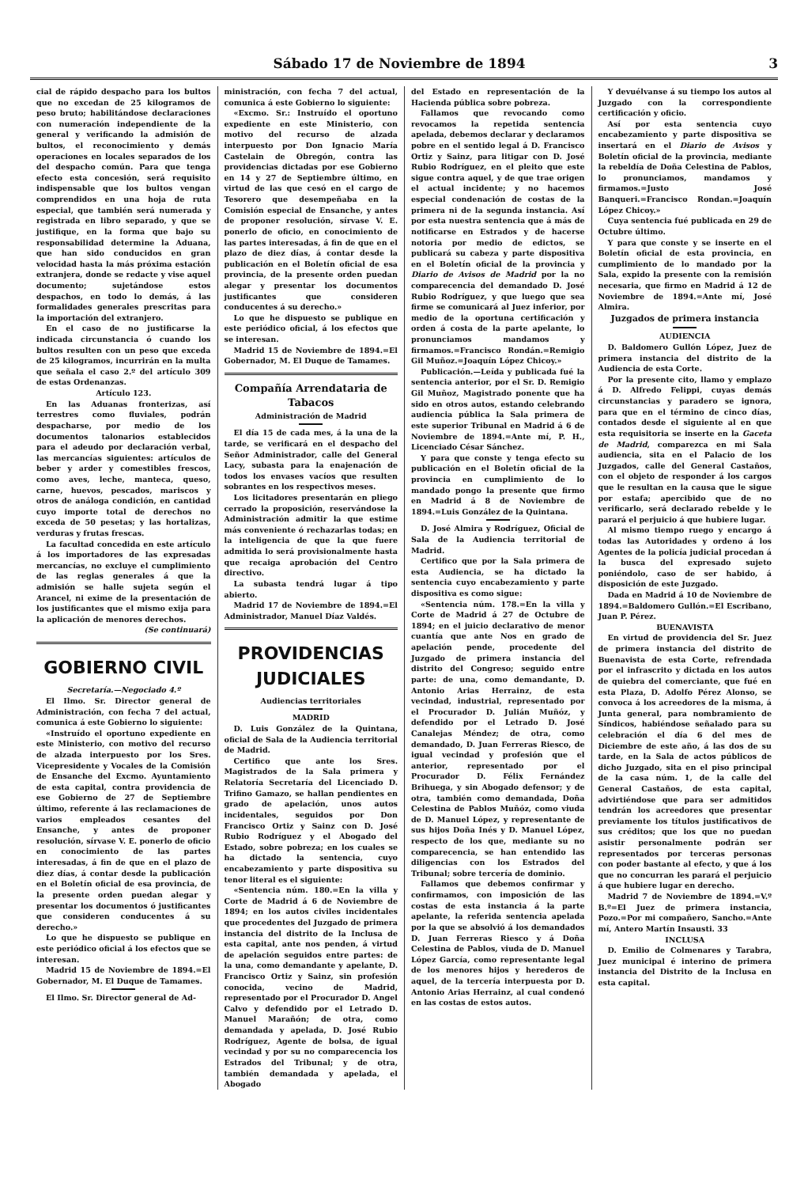Sábado 17 de Noviembre de 1894 3
cial de rápido despacho para los bultos que no excedan de 25 kilogramos de peso bruto; habilitándose declaraciones con numeración independiente de la general y verificando la admisión de bultos, el reconocimiento y demás operaciones en locales separados de los del despacho común. Para que tenga efecto esta concesión, será requisito indispensable que los bultos vengan comprendidos en una hoja de ruta especial, que también será numerada y registrada en libro separado, y que se justifique, en la forma que bajo su responsabilidad determine la Aduana, que han sido conducidos en gran velocidad hasta la más próxima estación extranjera, donde se redacte y vise aquel documento; sujetándose estos despachos, en todo lo demás, á las formalidades generales prescritas para la importación del extranjero.
En el caso de no justificarse la indicada circunstancia ó cuando los bultos resulten con un peso que exceda de 25 kilogramos, incurrirán en la multa que señala el caso 2.º del artículo 309 de estas Ordenanzas.
Artículo 123.
En las Aduanas fronterizas, así terrestres como fluviales, podrán despacharse, por medio de los documentos talonarios establecidos para el adeudo por declaración verbal, las mercancías siguientes: artículos de beber y arder y comestibles frescos, como aves, leche, manteca, queso, carne, huevos, pescados, mariscos y otros de análoga condición, en cantidad cuyo importe total de derechos no exceda de 50 pesetas; y las hortalizas, verduras y frutas frescas.
La facultad concedida en este artículo á los importadores de las expresadas mercancías, no excluye el cumplimiento de las reglas generales á que la admisión se halle sujeta según el Arancel, ni exime de la presentación de los justificantes que el mismo exija para la aplicación de menores derechos.
(Se continuará)
GOBIERNO CIVIL
Secretaría.—Negociado 4.º
El Ilmo. Sr. Director general de Administración, con fecha 7 del actual, comunica á este Gobierno lo siguiente:
«Instruído el oportuno expediente en este Ministerio, con motivo del recurso de alzada interpuesto por los Sres. Vicepresidente y Vocales de la Comisión de Ensanche del Excmo. Ayuntamiento de esta capital, contra providencia de ese Gobierno de 27 de Septiembre último, referente á las reclamaciones de varios empleados cesantes del Ensanche, y antes de proponer resolución, sírvase V. E. ponerlo de oficio en conocimiento de las partes interesadas, á fin de que en el plazo de diez días, á contar desde la publicación en el Boletín oficial de esa provincia, de la presente orden puedan alegar y presentar los documentos ó justificantes que consideren conducentes á su derecho.»
Lo que he dispuesto se publique en este periódico oficial á los efectos que se interesan.
Madrid 15 de Noviembre de 1894.=El Gobernador, M. El Duque de Tamames.
El Ilmo. Sr. Director general de Ad-
ministración, con fecha 7 del actual, comunica á este Gobierno lo siguiente:
«Excmo. Sr.: Instruído el oportuno expediente en este Ministerio, con motivo del recurso de alzada interpuesto por Don Ignacio María Castelain de Obregón, contra las providencias dictadas por ese Gobierno en 14 y 27 de Septiembre último, en virtud de las que cesó en el cargo de Tesorero que desempeñaba en la Comisión especial de Ensanche, y antes de proponer resolución, sírvase V. E. ponerlo de oficio, en conocimiento de las partes interesadas, á fin de que en el plazo de diez días, á contar desde la publicación en el Boletín oficial de esa provincia, de la presente orden puedan alegar y presentar los documentos justificantes que consideren conducentes á su derecho.»
Lo que he dispuesto se publique en este periódico oficial, á los efectos que se interesan.
Madrid 15 de Noviembre de 1894.=El Gobernador, M. El Duque de Tamames.
Compañía Arrendataria de Tabacos
Administración de Madrid
El día 15 de cada mes, á la una de la tarde, se verificará en el despacho del Señor Administrador, calle del General Lacy, subasta para la enajenación de todos los envases vacíos que resulten sobrantes en los respectivos meses.
Los licitadores presentarán en pliego cerrado la proposición, reservándose la Administración admitir la que estime más conveniente ó rechazarlas todas; en la inteligencia de que la que fuere admitida lo será provisionalmente hasta que recaiga aprobación del Centro directivo.
La subasta tendrá lugar á tipo abierto.
Madrid 17 de Noviembre de 1894.=El Administrador, Manuel Díaz Valdés.
PROVIDENCIAS JUDICIALES
Audiencias territoriales
MADRID
D. Luis González de la Quintana, oficial de Sala de la Audiencia territorial de Madrid.
Certifico que ante los Sres. Magistrados de la Sala primera y Relatoría Secretaría del Licenciado D. Trifino Gamazo, se hallan pendientes en grado de apelación, unos autos incidentales, seguidos por Don Francisco Ortiz y Sainz con D. José Rubio Rodríguez y el Abogado del Estado, sobre pobreza; en los cuales se ha dictado la sentencia, cuyo encabezamiento y parte dispositiva su tenor literal es el siguiente:
«Sentencia núm. 180.=En la villa y Corte de Madrid á 6 de Noviembre de 1894; en los autos civiles incidentales que procedentes del Juzgado de primera instancia del distrito de la Inclusa de esta capital, ante nos penden, á virtud de apelación seguidos entre partes: de la una, como demandante y apelante, D. Francisco Ortiz y Sainz, sin profesión conocida, vecino de Madrid, representado por el Procurador D. Angel Calvo y defendido por el Letrado D. Manuel Marañón; de otra, como demandada y apelada, D. José Rubio Rodríguez, Agente de bolsa, de igual vecindad y por su no comparecencia los Estrados del Tribunal; y de otra, también demandada y apelada, el Abogado
del Estado en representación de la Hacienda pública sobre pobreza.
Fallamos que revocando como revocamos la repetida sentencia apelada, debemos declarar y declaramos pobre en el sentido legal á D. Francisco Ortiz y Sainz, para litigar con D. José Rubio Rodríguez, en el pleito que este sigue contra aquel, y de que trae origen el actual incidente; y no hacemos especial condenación de costas de la primera ni de la segunda instancia. Así por esta nuestra sentencia que á más de notificarse en Estrados y de hacerse notoria por medio de edictos, se publicará su cabeza y parte dispositiva en el Boletín oficial de la provincia y Diario de Avisos de Madrid por la no comparecencia del demandado D. José Rubio Rodríguez, y que luego que sea firme se comunicará al Juez inferior, por medio de la oportuna certificación y orden á costa de la parte apelante, lo pronunciamos mandamos y firmamos.=Francisco Rondán.=Remigio Gil Muñoz.=Joaquín López Chicoy.»
Publicación.—Leída y publicada fué la sentencia anterior, por el Sr. D. Remigio Gil Muñoz, Magistrado ponente que ha sido en otros autos, estando celebrando audiencia pública la Sala primera de este superior Tribunal en Madrid á 6 de Noviembre de 1894.=Ante mí, P. H., Licenciado César Sánchez.
Y para que conste y tenga efecto su publicación en el Boletín oficial de la provincia en cumplimiento de lo mandado pongo la presente que firmo en Madrid á 8 de Noviembre de 1894.=Luis González de la Quintana.
D. José Almira y Rodríguez, Oficial de Sala de la Audiencia territorial de Madrid.
Certifico que por la Sala primera de esta Audiencia, se ha dictado la sentencia cuyo encabezamiento y parte dispositiva es como sigue:
«Sentencia núm. 178.=En la villa y Corte de Madrid á 27 de Octubre de 1894; en el juicio declarativo de menor cuantía que ante Nos en grado de apelación pende, procedente del Juzgado de primera instancia del distrito del Congreso; seguido entre parte: de una, como demandante, D. Antonio Arias Herrainz, de esta vecindad, industrial, representado por el Procurador D. Julián Muñóz, y defendido por el Letrado D. José Canalejas Méndez; de otra, como demandado, D. Juan Ferreras Riesco, de igual vecindad y profesión que el anterior, representado por el Procurador D. Félix Fernández Brihuega, y sin Abogado defensor; y de otra, también como demandada, Doña Celestina de Pablos Muñóz, como viuda de D. Manuel López, y representante de sus hijos Doña Inés y D. Manuel López, respecto de los que, mediante su no comparecencia, se han entendido las diligencias con los Estrados del Tribunal; sobre tercería de dominio.
Fallamos que debemos confirmar y confirmamos, con imposición de las costas de esta instancia á la parte apelante, la referida sentencia apelada por la que se absolvió á los demandados D. Juan Ferreras Riesco y á Doña Celestina de Pablos, viuda de D. Manuel López García, como representante legal de los menores hijos y herederos de aquel, de la tercería interpuesta por D. Antonio Arias Herrainz, al cual condenó en las costas de estos autos.
Y devuélvanse á su tiempo los autos al Juzgado con la correspondiente certificación y oficio.
Así por esta sentencia cuyo encabezamiento y parte dispositiva se insertará en el Diario de Avisos y Boletín oficial de la provincia, mediante la rebeldía de Doña Celestina de Pablos, lo pronunciamos, mandamos y firmamos.=Justo José Banqueri.=Francisco Rondan.=Joaquín López Chicoy.»
Cuya sentencia fué publicada en 29 de Octubre último.
Y para que conste y se inserte en el Boletín oficial de esta provincia, en cumplimiento de lo mandado por la Sala, expido la presente con la remisión necesaria, que firmo en Madrid á 12 de Noviembre de 1894.=Ante mí, José Almira.
Juzgados de primera instancia
AUDIENCIA
D. Baldomero Gullón López, Juez de primera instancia del distrito de la Audiencia de esta Corte.
Por la presente cito, llamo y emplazo á D. Alfredo Felippi, cuyas demás circunstancias y paradero se ignora, para que en el término de cinco días, contados desde el siguiente al en que esta requisitoria se inserte en la Gaceta de Madrid, comparezca en mi Sala audiencia, sita en el Palacio de los Juzgados, calle del General Castaños, con el objeto de responder á los cargos que le resultan en la causa que le sigue por estafa; apercibido que de no verificarlo, será declarado rebelde y le parará el perjuicio á que hubiere lugar.
Al mismo tiempo ruego y encargo á todas las Autoridades y ordeno á los Agentes de la policía judicial procedan á la busca del expresado sujeto poniéndolo, caso de ser habido, á disposición de este Juzgado.
Dada en Madrid á 10 de Noviembre de 1894.=Baldomero Gullón.=El Escribano, Juan P. Pérez.
BUENAVISTA
En virtud de providencia del Sr. Juez de primera instancia del distrito de Buenavista de esta Corte, refrendada por el infrascrito y dictada en los autos de quiebra del comerciante, que fué en esta Plaza, D. Adolfo Pérez Alonso, se convoca á los acreedores de la misma, á Junta general, para nombramiento de Síndicos, habiéndose señalado para su celebración el día 6 del mes de Diciembre de este año, á las dos de su tarde, en la Sala de actos públicos de dicho Juzgado, sita en el piso principal de la casa núm. 1, de la calle del General Castaños, de esta capital, advirtiéndose que para ser admitidos tendrán los acreedores que presentar previamente los títulos justificativos de sus créditos; que los que no puedan asistir personalmente podrán ser representados por terceras personas con poder bastante al efecto, y que á los que no concurran les parará el perjuicio á que hubiere lugar en derecho.
Madrid 7 de Noviembre de 1894.=V.º B.º=El Juez de primera instancia, Pozo.=Por mi compañero, Sancho.=Ante mí, Antero Martín Insausti. 33
INCLUSA
D. Emilio de Colmenares y Tarabra, Juez municipal é interino de primera instancia del Distrito de la Inclusa en esta capital.